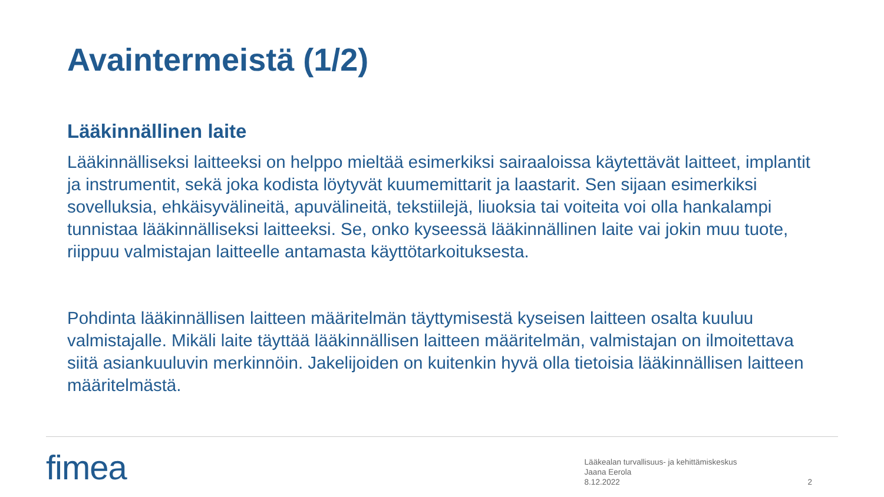Avaintermeistä (1/2)
Lääkinnällinen laite
Lääkinnälliseksi laitteeksi on helppo mieltää esimerkiksi sairaaloissa käytettävät laitteet, implantit ja instrumentit, sekä joka kodista löytyvät kuumemittarit ja laastarit. Sen sijaan esimerkiksi sovelluksia, ehkäisyvälineitä, apuvälineitä, tekstiilejä, liuoksia tai voiteita voi olla hankalampi tunnistaa lääkinnälliseksi laitteeksi. Se, onko kyseessä lääkinnällinen laite vai jokin muu tuote, riippuu valmistajan laitteelle antamasta käyttötarkoituksesta.
Pohdinta lääkinnällisen laitteen määritelmän täyttymisestä kyseisen laitteen osalta kuuluu valmistajalle. Mikäli laite täyttää lääkinnällisen laitteen määritelmän, valmistajan on ilmoitettava siitä asiankuuluvin merkinnöin. Jakelijoiden on kuitenkin hyvä olla tietoisia lääkinnällisen laitteen määritelmästä.
fimea
Lääkealan turvallisuus- ja kehittämiskeskus
Jaana Eerola
8.12.2022
2